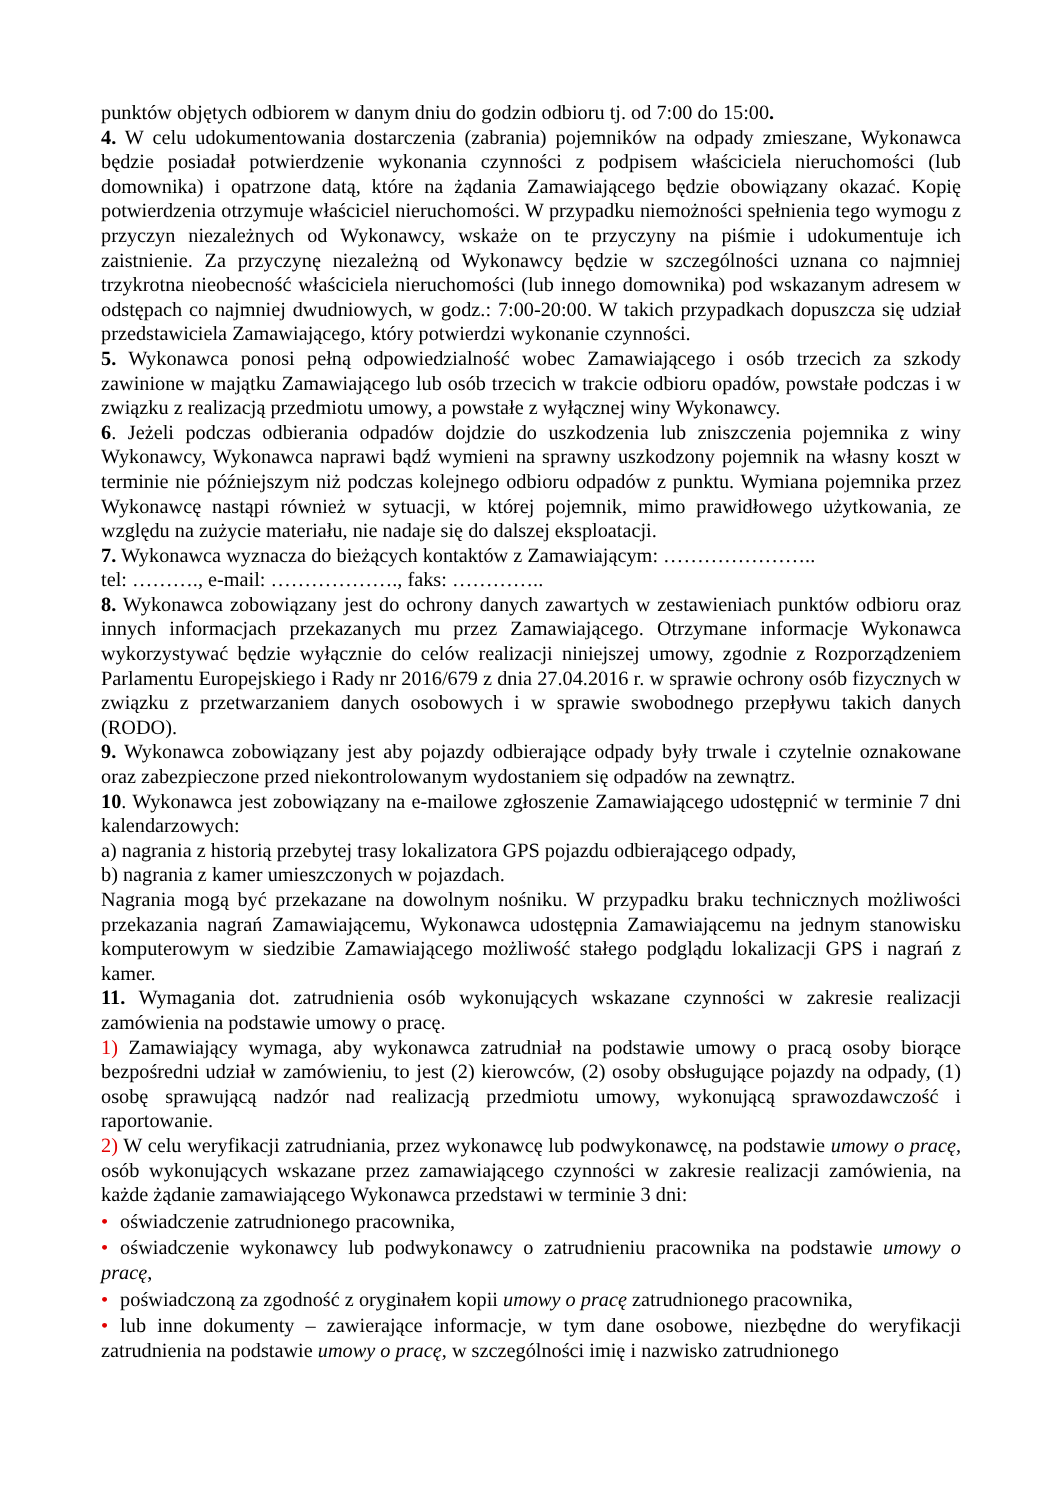punktów objętych odbiorem w danym dniu do godzin odbioru tj. od 7:00 do 15:00.
4. W celu udokumentowania dostarczenia (zabrania) pojemników na odpady zmieszane, Wykonawca będzie posiadał potwierdzenie wykonania czynności z podpisem właściciela nieruchomości (lub domownika) i opatrzone datą, które na żądania Zamawiającego będzie obowiązany okazać. Kopię potwierdzenia otrzymuje właściciel nieruchomości. W przypadku niemożności spełnienia tego wymogu z przyczyn niezależnych od Wykonawcy, wskaże on te przyczyny na piśmie i udokumentuje ich zaistnienie. Za przyczynę niezależną od Wykonawcy będzie w szczególności uznana co najmniej trzykrotna nieobecność właściciela nieruchomości (lub innego domownika) pod wskazanym adresem w odstępach co najmniej dwudniowych, w godz.: 7:00-20:00. W takich przypadkach dopuszcza się udział przedstawiciela Zamawiającego, który potwierdzi wykonanie czynności.
5. Wykonawca ponosi pełną odpowiedzialność wobec Zamawiającego i osób trzecich za szkody zawinione w majątku Zamawiającego lub osób trzecich w trakcie odbioru opadów, powstałe podczas i w związku z realizacją przedmiotu umowy, a powstałe z wyłącznej winy Wykonawcy.
6. Jeżeli podczas odbierania odpadów dojdzie do uszkodzenia lub zniszczenia pojemnika z winy Wykonawcy, Wykonawca naprawi bądź wymieni na sprawny uszkodzony pojemnik na własny koszt w terminie nie późniejszym niż podczas kolejnego odbioru odpadów z punktu. Wymiana pojemnika przez Wykonawcę nastąpi również w sytuacji, w której pojemnik, mimo prawidłowego użytkowania, ze względu na zużycie materiału, nie nadaje się do dalszej eksploatacji.
7. Wykonawca wyznacza do bieżących kontaktów z Zamawiającym: …………………..
tel: ………., e-mail: ………………., faks: …………..
8. Wykonawca zobowiązany jest do ochrony danych zawartych w zestawieniach punktów odbioru oraz innych informacjach przekazanych mu przez Zamawiającego. Otrzymane informacje Wykonawca wykorzystywać będzie wyłącznie do celów realizacji niniejszej umowy, zgodnie z Rozporządzeniem Parlamentu Europejskiego i Rady nr 2016/679 z dnia 27.04.2016 r. w sprawie ochrony osób fizycznych w związku z przetwarzaniem danych osobowych i w sprawie swobodnego przepływu takich danych (RODO).
9. Wykonawca zobowiązany jest aby pojazdy odbierające odpady były trwale i czytelnie oznakowane oraz zabezpieczone przed niekontrolowanym wydostaniem się odpadów na zewnątrz.
10. Wykonawca jest zobowiązany na e-mailowe zgłoszenie Zamawiającego udostępnić w terminie 7 dni kalendarzowych:
a) nagrania z historią przebytej trasy lokalizatora GPS pojazdu odbierającego odpady,
b) nagrania z kamer umieszczonych w pojazdach.
Nagrania mogą być przekazane na dowolnym nośniku. W przypadku braku technicznych możliwości przekazania nagrań Zamawiającemu, Wykonawca udostępnia Zamawiającemu na jednym stanowisku komputerowym w siedzibie Zamawiającego możliwość stałego podglądu lokalizacji GPS i nagrań z kamer.
11. Wymagania dot. zatrudnienia osób wykonujących wskazane czynności w zakresie realizacji zamówienia na podstawie umowy o pracę.
1) Zamawiający wymaga, aby wykonawca zatrudniał na podstawie umowy o pracą osoby biorące bezpośredni udział w zamówieniu, to jest (2) kierowców, (2) osoby obsługujące pojazdy na odpady, (1) osobę sprawującą nadzór nad realizacją przedmiotu umowy, wykonującą sprawozdawczość i raportowanie.
2) W celu weryfikacji zatrudniania, przez wykonawcę lub podwykonawcę, na podstawie umowy o pracę, osób wykonujących wskazane przez zamawiającego czynności w zakresie realizacji zamówienia, na każde żądanie zamawiającego Wykonawca przedstawi w terminie 3 dni:
• oświadczenie zatrudnionego pracownika,
• oświadczenie wykonawcy lub podwykonawcy o zatrudnieniu pracownika na podstawie umowy o pracę,
• poświadczoną za zgodność z oryginałem kopii umowy o pracę zatrudnionego pracownika,
• lub inne dokumenty – zawierające informacje, w tym dane osobowe, niezbędne do weryfikacji zatrudnienia na podstawie umowy o pracę, w szczególności imię i nazwisko zatrudnionego